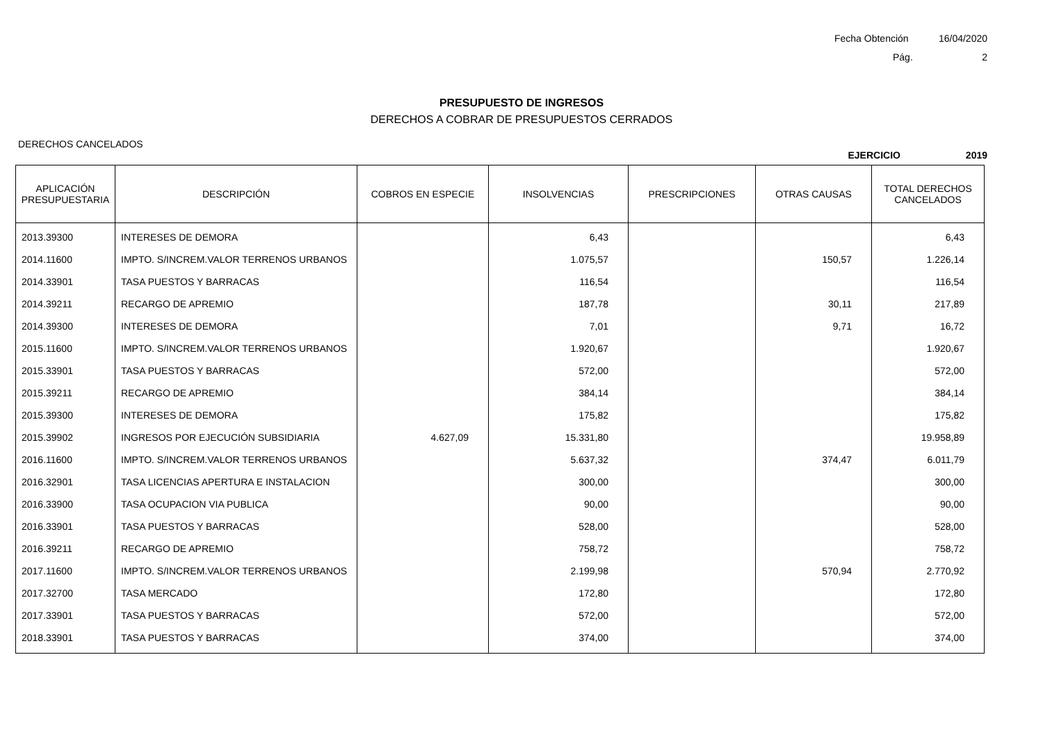Fecha Obtención 16/04/2020
Pág. 2
PRESUPUESTO DE INGRESOS
DERECHOS A COBRAR DE PRESUPUESTOS CERRADOS
DERECHOS CANCELADOS
EJERCICIO 2019
| APLICACIÓN PRESUPUESTARIA | DESCRIPCIÓN | COBROS EN ESPECIE | INSOLVENCIAS | PRESCRIPCIONES | OTRAS CAUSAS | TOTAL DERECHOS CANCELADOS |
| --- | --- | --- | --- | --- | --- | --- |
| 2013.39300 | INTERESES DE DEMORA | | 6,43 | | | 6,43 |
| 2014.11600 | IMPTO. S/INCREM.VALOR TERRENOS URBANOS | | 1.075,57 | | 150,57 | 1.226,14 |
| 2014.33901 | TASA PUESTOS Y BARRACAS | | 116,54 | | | 116,54 |
| 2014.39211 | RECARGO DE APREMIO | | 187,78 | | 30,11 | 217,89 |
| 2014.39300 | INTERESES DE DEMORA | | 7,01 | | 9,71 | 16,72 |
| 2015.11600 | IMPTO. S/INCREM.VALOR TERRENOS URBANOS | | 1.920,67 | | | 1.920,67 |
| 2015.33901 | TASA PUESTOS Y BARRACAS | | 572,00 | | | 572,00 |
| 2015.39211 | RECARGO DE APREMIO | | 384,14 | | | 384,14 |
| 2015.39300 | INTERESES DE DEMORA | | 175,82 | | | 175,82 |
| 2015.39902 | INGRESOS POR EJECUCIÓN SUBSIDIARIA | 4.627,09 | 15.331,80 | | | 19.958,89 |
| 2016.11600 | IMPTO. S/INCREM.VALOR TERRENOS URBANOS | | 5.637,32 | | 374,47 | 6.011,79 |
| 2016.32901 | TASA LICENCIAS APERTURA E INSTALACION | | 300,00 | | | 300,00 |
| 2016.33900 | TASA OCUPACION VIA PUBLICA | | 90,00 | | | 90,00 |
| 2016.33901 | TASA PUESTOS Y BARRACAS | | 528,00 | | | 528,00 |
| 2016.39211 | RECARGO DE APREMIO | | 758,72 | | | 758,72 |
| 2017.11600 | IMPTO. S/INCREM.VALOR TERRENOS URBANOS | | 2.199,98 | | 570,94 | 2.770,92 |
| 2017.32700 | TASA MERCADO | | 172,80 | | | 172,80 |
| 2017.33901 | TASA PUESTOS Y BARRACAS | | 572,00 | | | 572,00 |
| 2018.33901 | TASA PUESTOS Y BARRACAS | | 374,00 | | | 374,00 |